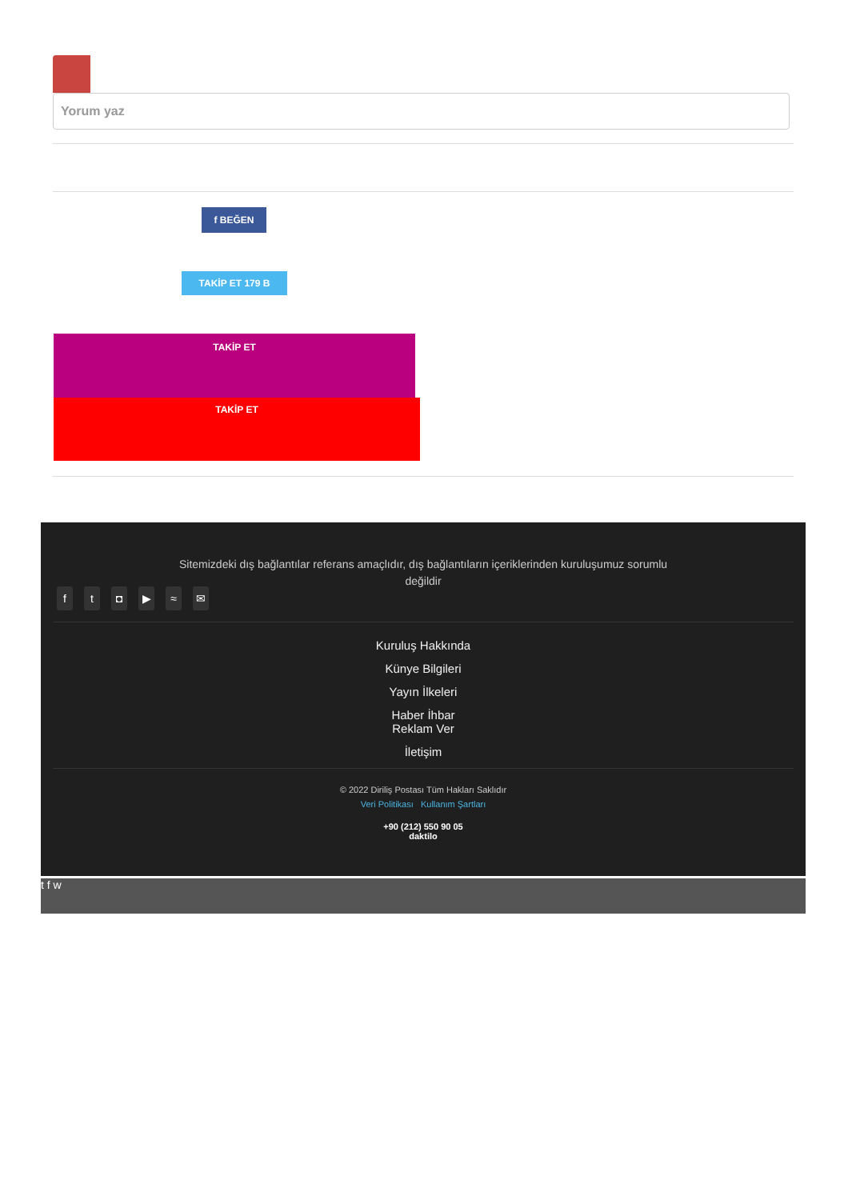Yorum yaz
f BEĞEN
TAKİP ET 179 B
TAKİP ET
TAKİP ET
Sitemizdeki dış bağlantılar referans amaçlıdır, dış bağlantıların içeriklerinden kuruluşumuz sorumlu değildir
ft ◘ ▶ ≈ ✉
Kuruluş Hakkında
Künye Bilgileri
Yayın İlkeleri
Haber İhbar
Reklam Ver
İletişim
© 2022 Diriliş Postası Tüm Hakları Saklıdır
Veri Politikası Kullanım Şartları
+90 (212) 550 90 05
daktilo
t f w